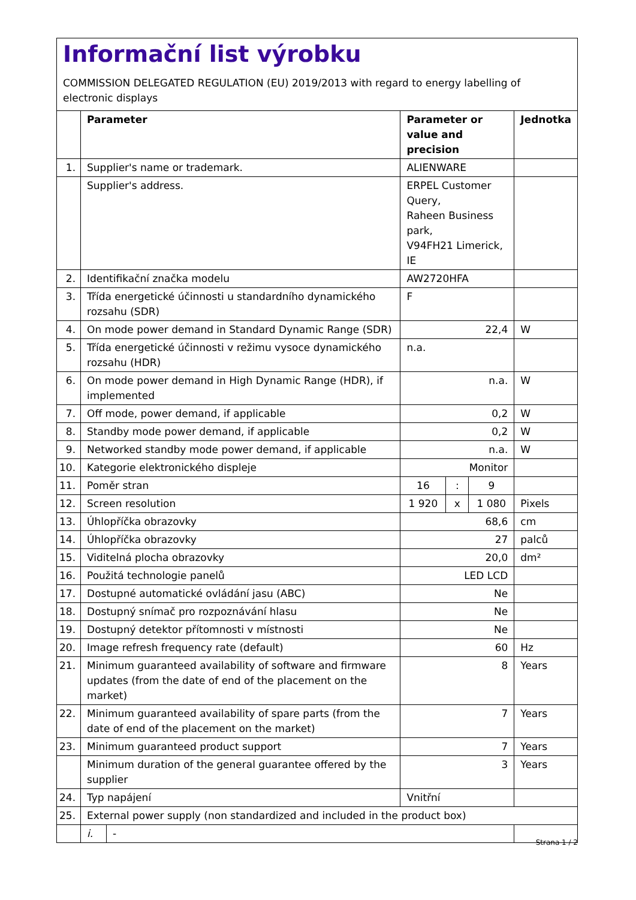Informační list výrobku
COMMISSION DELEGATED REGULATION (EU) 2019/2013 with regard to energy labelling of electronic displays
| | Parameter | | Parameter or value and precision | | | Jednotka |
| --- | --- | --- | --- | --- | --- | --- |
| 1. | Supplier's name or trademark. | | ALIENWARE | | | |
| | Supplier's address. | | ERPEL Customer Query, Raheen Business park, V94FH21 Limerick, IE | | | |
| 2. | Identifikační značka modelu | | AW2720HFA | | | |
| 3. | Třída energetické účinnosti u standardního dynamického rozsahu (SDR) | | F | | | |
| 4. | On mode power demand in Standard Dynamic Range (SDR) | | 22,4 | | | W |
| 5. | Třída energetické účinnosti v režimu vysoce dynamického rozsahu (HDR) | | n.a. | | | |
| 6. | On mode power demand in High Dynamic Range (HDR), if implemented | | n.a. | | | W |
| 7. | Off mode, power demand, if applicable | | 0,2 | | | W |
| 8. | Standby mode power demand, if applicable | | 0,2 | | | W |
| 9. | Networked standby mode power demand, if applicable | | n.a. | | | W |
| 10. | Kategorie elektronického displeje | | Monitor | | | |
| 11. | Poměr stran | | 16 | : | 9 | |
| 12. | Screen resolution | | 1 920 | x | 1 080 | Pixels |
| 13. | Úhlopříčka obrazovky | | 68,6 | | | cm |
| 14. | Úhlopříčka obrazovky | | 27 | | | palců |
| 15. | Viditelná plocha obrazovky | | 20,0 | | | dm² |
| 16. | Použitá technologie panelů | | LED LCD | | | |
| 17. | Dostupné automatické ovládání jasu (ABC) | | Ne | | | |
| 18. | Dostupný snímač pro rozpoznávání hlasu | | Ne | | | |
| 19. | Dostupný detektor přítomnosti v místnosti | | Ne | | | |
| 20. | Image refresh frequency rate (default) | | 60 | | | Hz |
| 21. | Minimum guaranteed availability of software and firmware updates (from the date of end of the placement on the market) | | 8 | | | Years |
| 22. | Minimum guaranteed availability of spare parts (from the date of end of the placement on the market) | | 7 | | | Years |
| 23. | Minimum guaranteed product support | | 7 | | | Years |
| | Minimum duration of the general guarantee offered by the supplier | | 3 | | | Years |
| 24. | Typ napájení | | Vnitřní | | | |
| 25. | External power supply (non standardized and included in the product box) | | | | | |
| | i. | - | | | | |
Strana 1 / 2